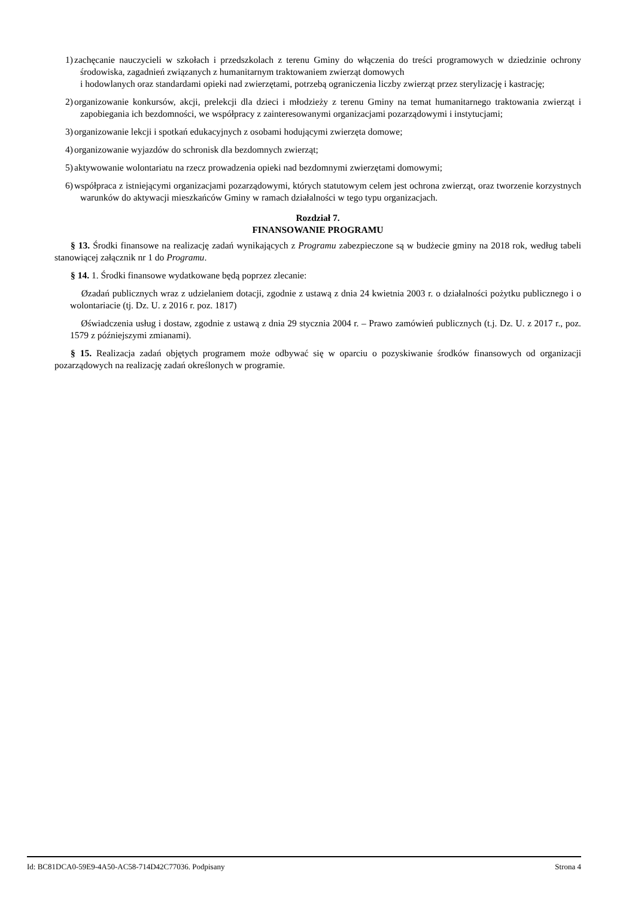1) zachęcanie nauczycieli w szkołach i przedszkolach z terenu Gminy do włączenia do treści programowych w dziedzinie ochrony środowiska, zagadnień związanych z humanitarnym traktowaniem zwierząt domowych
i hodowlanych oraz standardami opieki nad zwierzętami, potrzebą ograniczenia liczby zwierząt przez sterylizację i kastrację;
2) organizowanie konkursów, akcji, prelekcji dla dzieci i młodzieży z terenu Gminy na temat humanitarnego traktowania zwierząt i zapobiegania ich bezdomności, we współpracy z zainteresowanymi organizacjami pozarządowymi i instytucjami;
3) organizowanie lekcji i spotkań edukacyjnych z osobami hodującymi zwierzęta domowe;
4) organizowanie wyjazdów do schronisk dla bezdomnych zwierząt;
5) aktywowanie wolontariatu na rzecz prowadzenia opieki nad bezdomnymi zwierzętami domowymi;
6) współpraca z istniejącymi organizacjami pozarządowymi, których statutowym celem jest ochrona zwierząt, oraz tworzenie korzystnych warunków do aktywacji mieszkańców Gminy w ramach działalności w tego typu organizacjach.
Rozdział 7.
FINANSOWANIE PROGRAMU
§ 13. Środki finansowe na realizację zadań wynikających z Programu zabezpieczone są w budżecie gminy na 2018 rok, według tabeli stanowiącej załącznik nr 1 do Programu.
§ 14. 1. Środki finansowe wydatkowane będą poprzez zlecanie:
Øzadań publicznych wraz z udzielaniem dotacji, zgodnie z ustawą z dnia 24 kwietnia 2003 r. o działalności pożytku publicznego i o wolontariacie (tj. Dz. U. z 2016 r. poz. 1817)
Øświadczenia usług i dostaw, zgodnie z ustawą z dnia 29 stycznia 2004 r. – Prawo zamówień publicznych (t.j. Dz. U. z 2017 r., poz. 1579 z późniejszymi zmianami).
§ 15. Realizacja zadań objętych programem może odbywać się w oparciu o pozyskiwanie środków finansowych od organizacji pozarządowych na realizację zadań określonych w programie.
Id: BC81DCA0-59E9-4A50-AC58-714D42C77036. Podpisany Strona 4